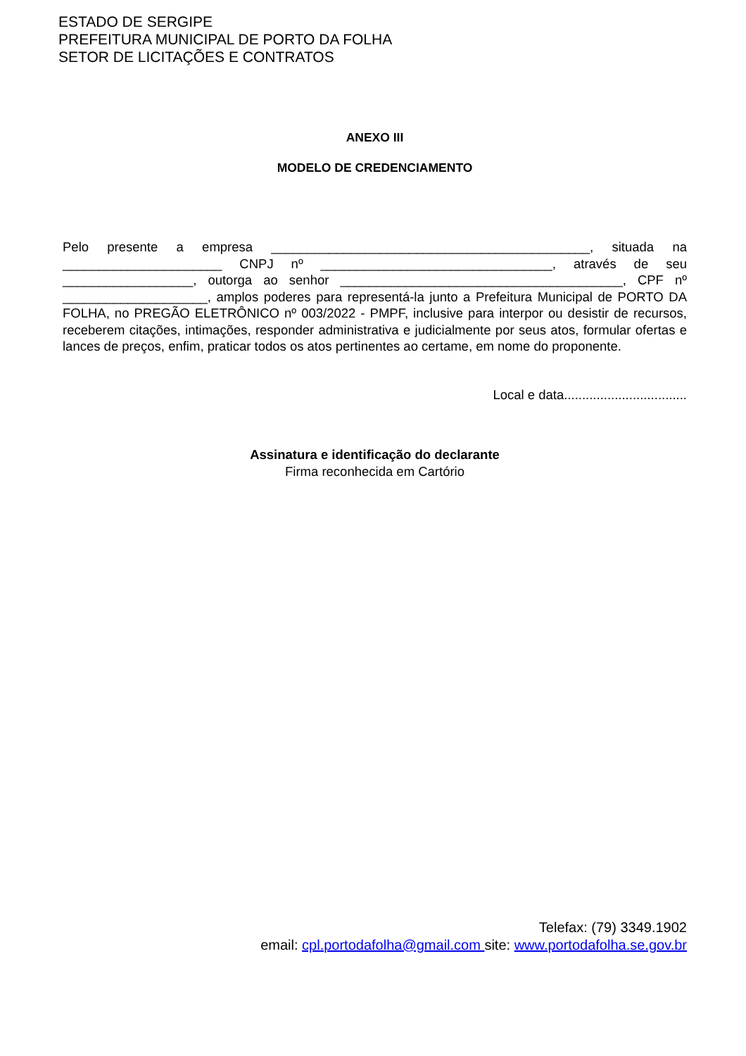ESTADO DE SERGIPE
PREFEITURA MUNICIPAL DE PORTO DA FOLHA
SETOR DE LICITAÇÕES E CONTRATOS
ANEXO III
MODELO DE CREDENCIAMENTO
Pelo presente a empresa ____________________________________________, situada na ______________________ CNPJ nº ________________________________, através de seu __________________, outorga ao senhor _______________________________________, CPF nº ____________________, amplos poderes para representá-la junto a Prefeitura Municipal de PORTO DA FOLHA, no PREGÃO ELETRÔNICO nº 003/2022 - PMPF, inclusive para interpor ou desistir de recursos, receberem citações, intimações, responder administrativa e judicialmente por seus atos, formular ofertas e lances de preços, enfim, praticar todos os atos pertinentes ao certame, em nome do proponente.
Local e data..................................
Assinatura e identificação do declarante
Firma reconhecida em Cartório
Telefax: (79) 3349.1902
email: cpl.portodafolha@gmail.com site: www.portodafolha.se.gov.br